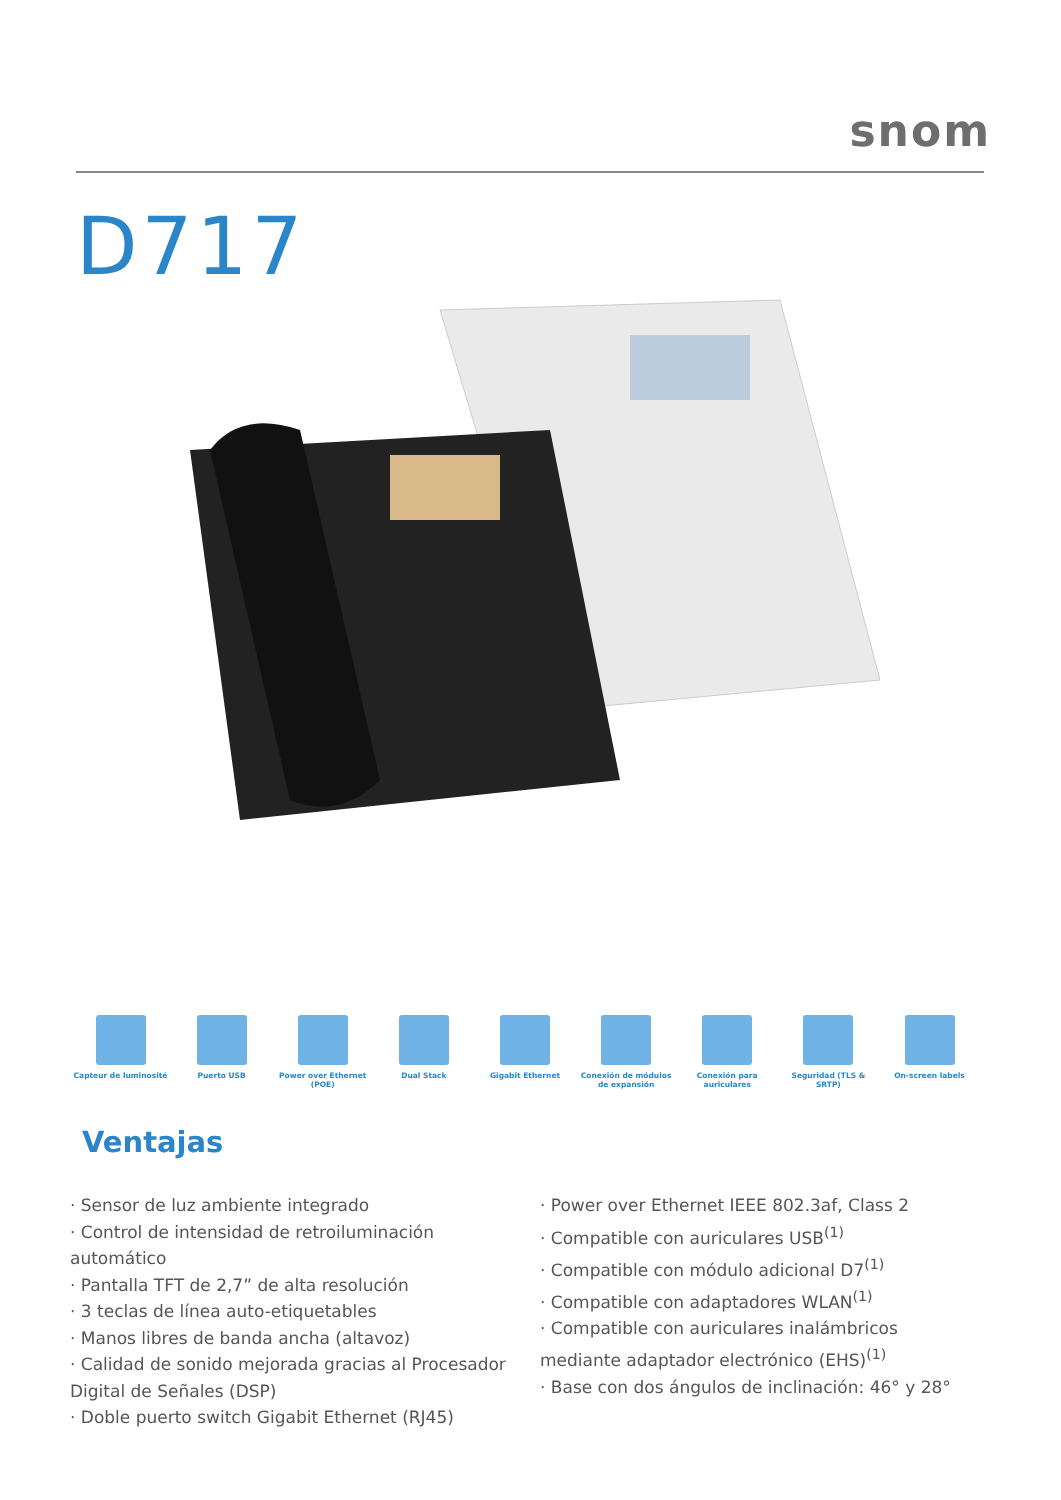snom
D717
Capteur de luminosité Puerto USB Power over Ethernet (POE)
Dual Stack Gigabit Ethernet Conexión de módulos de expansión
Conexión para auriculares
Seguridad (TLS & SRTP) On-screen labels
Ventajas
· Sensor de luz ambiente integrado
· Control de intensidad de retroiluminación automático
· Pantalla TFT de 2,7” de alta resolución
· 3 teclas de línea auto-etiquetables
· Manos libres de banda ancha (altavoz)
· Calidad de sonido mejorada gracias al Procesador Digital de Señales (DSP)
· Doble puerto switch Gigabit Ethernet (RJ45)
· Power over Ethernet IEEE 802.3af, Class 2
· Compatible con auriculares USB<sup>(1)</sup>
· Compatible con módulo adicional D7<sup>(1)</sup>
· Compatible con adaptadores WLAN<sup>(1)</sup>
· Compatible con auriculares inalámbricos mediante adaptador electrónico (EHS)<sup>(1)</sup>
· Base con dos ángulos de inclinación: 46° y 28°